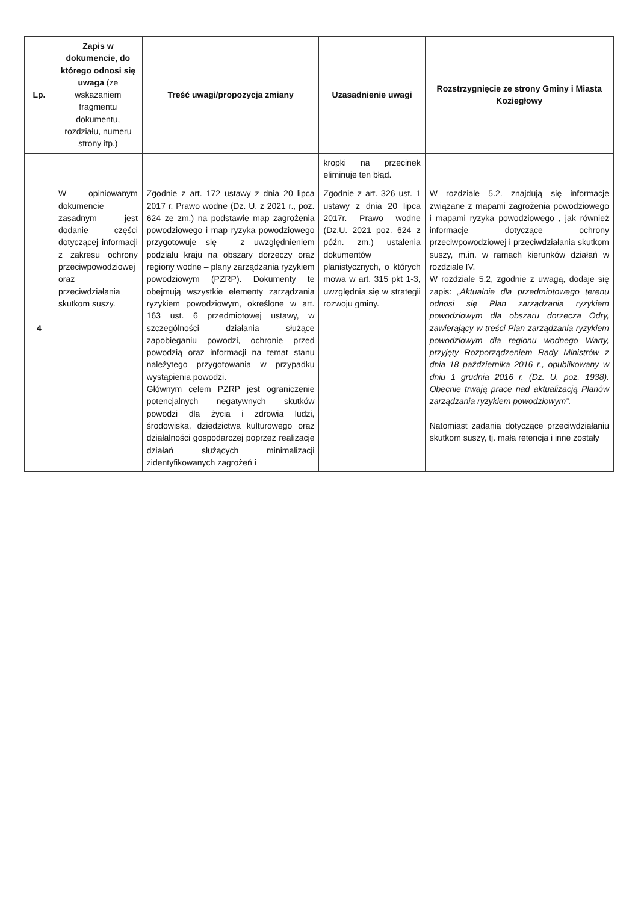| Lp. | Zapis w dokumencie, do którego odnosi się uwaga (ze wskazaniem fragmentu dokumentu, rozdziału, numeru strony itp.) | Treść uwagi/propozycja zmiany | Uzasadnienie uwagi | Rozstrzygnięcie ze strony Gminy i Miasta Koziegłowy |
| --- | --- | --- | --- | --- |
| | | | kropki na przecinek eliminuje ten błąd. | |
| 4 | W opiniowanym dokumencie zasadnym jest dodanie części dotyczącej informacji z zakresu ochrony przeciwpowodziowej oraz przeciwdziałania skutkom suszy. | Zgodnie z art. 172 ustawy z dnia 20 lipca 2017 r. Prawo wodne (Dz. U. z 2021 r., poz. 624 ze zm.) na podstawie map zagrożenia powodziowego i map ryzyka powodziowego przygotowuje się – z uwzględnieniem podziału kraju na obszary dorzeczy oraz regiony wodne – plany zarządzania ryzykiem powodziowym (PZRP). Dokumenty te obejmują wszystkie elementy zarządzania ryzykiem powodziowym, określone w art. 163 ust. 6 przedmiotowej ustawy, w szczególności działania służące zapobieganiu powodzi, ochronie przed powodzią oraz informacji na temat stanu należytego przygotowania w przypadku wystąpienia powodzi. Głównym celem PZRP jest ograniczenie potencjalnych negatywnych skutków powodzi dla życia i zdrowia ludzi, środowiska, dziedzictwa kulturowego oraz działalności gospodarczej poprzez realizację działań służących minimalizacji zidentyfikowanych zagrożeń i | Zgodnie z art. 326 ust. 1 ustawy z dnia 20 lipca 2017r. Prawo wodne (Dz.U. 2021 poz. 624 z późn. zm.) ustalenia dokumentów planistycznych, o których mowa w art. 315 pkt 1-3, uwzględnia się w strategii rozwoju gminy. | W rozdziale 5.2. znajdują się informacje związane z mapami zagrożenia powodziowego i mapami ryzyka powodziowego , jak również informacje dotyczące ochrony przeciwpowodziowej i przeciwdziałania skutkom suszy, m.in. w ramach kierunków działań w rozdziale IV. W rozdziale 5.2, zgodnie z uwagą, dodaje się zapis: „Aktualnie dla przedmiotowego terenu odnosi się Plan zarządzania ryzykiem powodziowym dla obszaru dorzecza Odry, zawierający w treści Plan zarządzania ryzykiem powodziowym dla regionu wodnego Warty, przyjęty Rozporządzeniem Rady Ministrów z dnia 18 października 2016 r., opublikowany w dniu 1 grudnia 2016 r. (Dz. U. poz. 1938). Obecnie trwają prace nad aktualizacją Planów zarządzania ryzykiem powodziowym”. Natomiast zadania dotyczące przeciwdziałaniu skutkom suszy, tj. mała retencja i inne zostały |